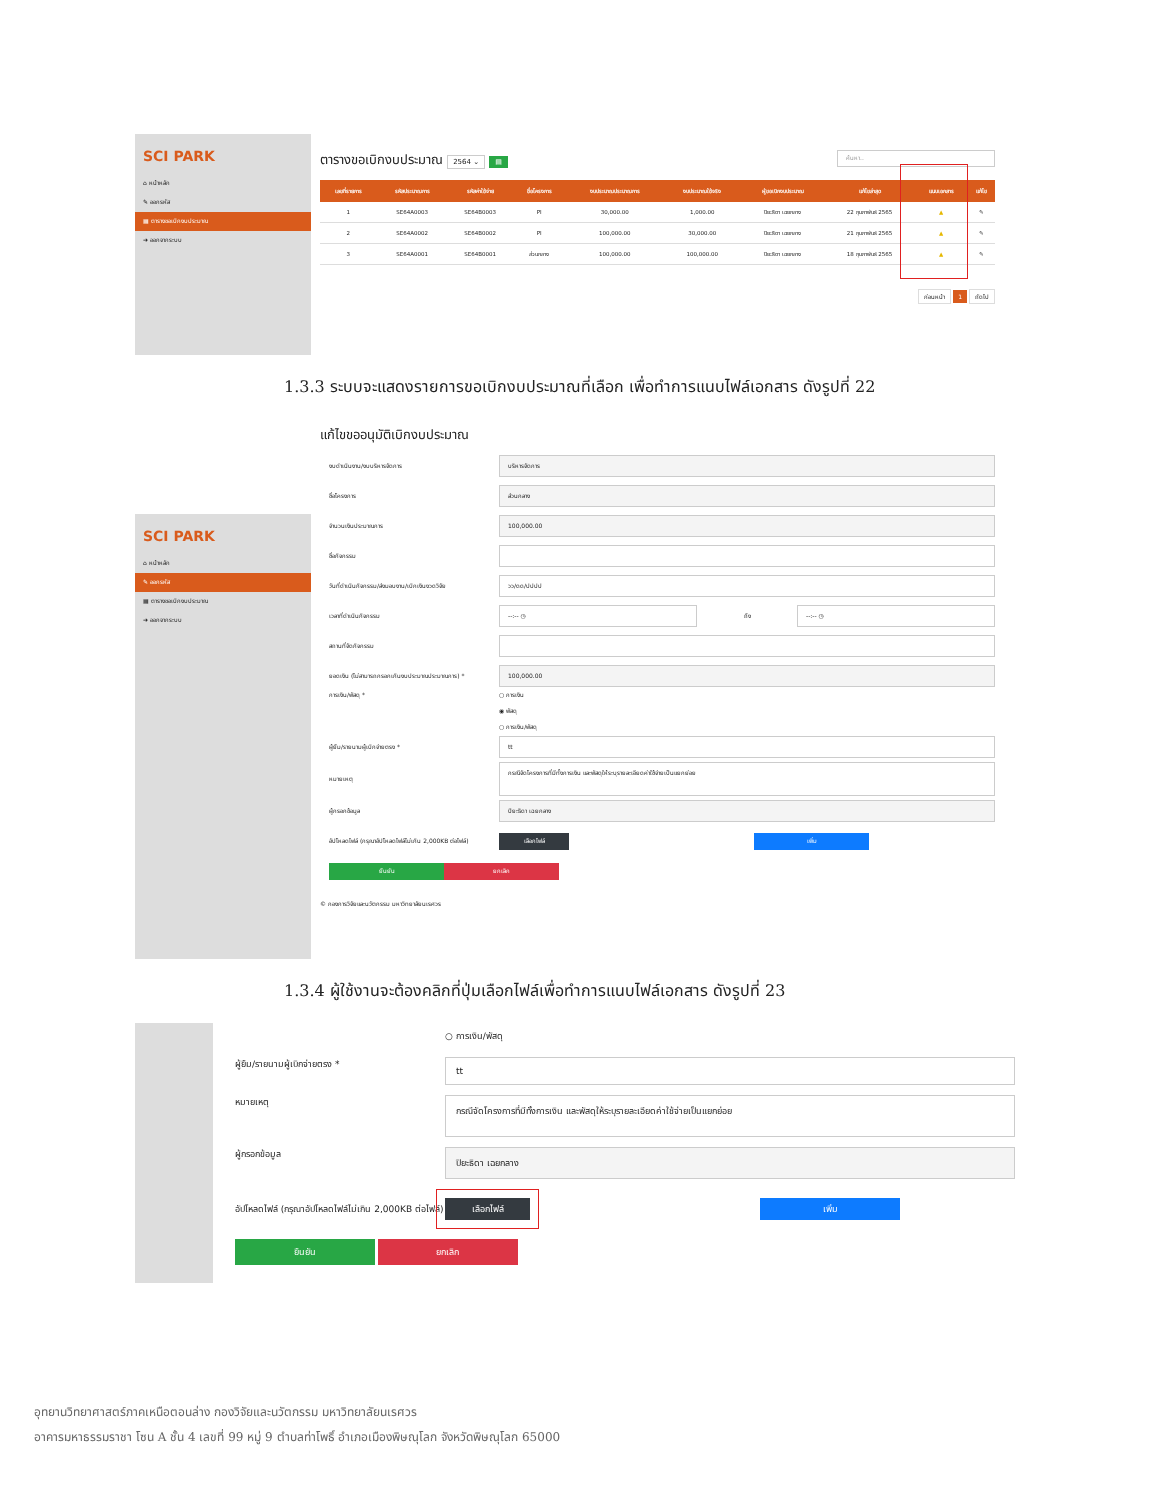SCI PARK
⌂ หน้าหลัก
✎ ออกรหัส
▦ ตารางขอเบิกงบประมาณ
➜ ออกจากระบบ
ตารางขอเบิกงบประมาณ 2564 ⌄ ▤ ค้นหา..
| เลขที่รายการ | รหัสประมาณการ | รหัสค่าใช้จ่าย | ชื่อโครงการ | งบประมาณประมาณการ | งบประมาณใช้จริง | ผู้ขอเบิกงบประมาณ | แก้ไขล่าสุด | แนบเอกสาร | แก้ไข |
| --- | --- | --- | --- | --- | --- | --- | --- | --- | --- |
| 1 | SE64A0003 | SE64B0003 | PI | 30,000.00 | 1,000.00 | ปิยะธิดา เฉยกลาง | 22 กุมภาพันธ์ 2565 | ▲ | ✎ |
| 2 | SE64A0002 | SE64B0002 | PI | 100,000.00 | 30,000.00 | ปิยะธิดา เฉยกลาง | 21 กุมภาพันธ์ 2565 | ▲ | ✎ |
| 3 | SE64A0001 | SE64B0001 | ส่วนกลาง | 100,000.00 | 100,000.00 | ปิยะธิดา เฉยกลาง | 18 กุมภาพันธ์ 2565 | ▲ | ✎ |
ก่อนหน้า 1 ถัดไป
1.3.3 ระบบจะแสดงรายการขอเบิกงบประมาณที่เลือก เพื่อทำการแนบไฟล์เอกสาร ดังรูปที่ 22
SCI PARK
⌂ หน้าหลัก
✎ ออกรหัส
▦ ตารางขอเบิกงบประมาณ
➜ ออกจากระบบ
แก้ไขขออนุมัติเบิกงบประมาณ
งบดำเนินงาน/งบบริหารจัดการ บริหารจัดการ
ชื่อโครงการ ส่วนกลาง
จำนวนเงินประมาณการ 100,000.00
ชื่อกิจกรรม
วันที่ดำเนินกิจกรรม/ส่งมอบงาน/เบิกเงินงวดวิจัย วว/ดด/ปปปป
เวลาที่ดำเนินกิจกรรม --:-- ◷ ถึง --:-- ◷
สถานที่จัดกิจกรรม
ยอดเงิน (ไม่สามารถกรอกเกินงบประมาณประมาณการ) * 100,000.00
การเงิน/พัสดุ * ○ การเงิน
◉ พัสดุ
○ การเงิน/พัสดุ
ผู้ยืม/รายนามผู้เบิกจ่ายตรง * tt
หมายเหตุ กรณีจัดโครงการที่มีทั้งการเงิน และพัสดุให้ระบุรายละเอียดค่าใช้จ่ายเป็นแยกย่อย
ผู้กรอกข้อมูล ปิยะธิดา เฉยกลาง
อัปโหลดไฟล์ (กรุณาอัปโหลดไฟล์ไม่เกิน 2,000KB ต่อไฟล์) เลือกไฟล์ เพิ่ม
ยืนยัน ยกเลิก
© กองการวิจัยและนวัตกรรม มหาวิทยาลัยนเรศวร
1.3.4 ผู้ใช้งานจะต้องคลิกที่ปุ่มเลือกไฟล์เพื่อทำการแนบไฟล์เอกสาร ดังรูปที่ 23
○ การเงิน/พัสดุ
ผู้ยืม/รายนามผู้เบิกจ่ายตรง * tt
หมายเหตุ กรณีจัดโครงการที่มีทั้งการเงิน และพัสดุให้ระบุรายละเอียดค่าใช้จ่ายเป็นแยกย่อย
ผู้กรอกข้อมูล ปิยะธิดา เฉยกลาง
อัปโหลดไฟล์ (กรุณาอัปโหลดไฟล์ไม่เกิน 2,000KB ต่อไฟล์) เลือกไฟล์ เพิ่ม
ยืนยัน ยกเลิก
อุทยานวิทยาศาสตร์ภาคเหนือตอนล่าง กองวิจัยและนวัตกรรม มหาวิทยาลัยนเรศวร
อาคารมหาธรรมราชา โซน A ชั้น 4 เลขที่ 99 หมู่ 9 ตำบลท่าโพธิ์ อำเภอเมืองพิษณุโลก จังหวัดพิษณุโลก 65000